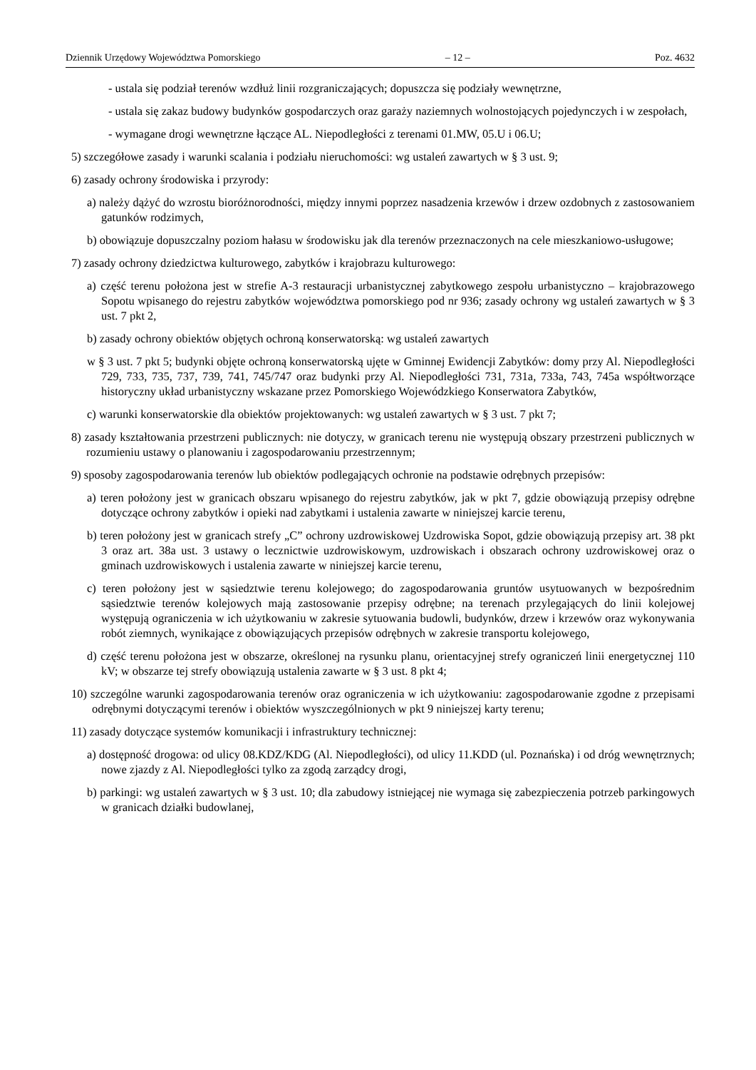Dziennik Urzędowy Województwa Pomorskiego – 12 – Poz. 4632
- ustala się podział terenów wzdłuż linii rozgraniczających; dopuszcza się podziały wewnętrzne,
- ustala się zakaz budowy budynków gospodarczych oraz garaży naziemnych wolnostojących pojedynczych i w zespołach,
- wymagane drogi wewnętrzne łączące AL. Niepodległości z terenami 01.MW, 05.U i 06.U;
5) szczegółowe zasady i warunki scalania i podziału nieruchomości: wg ustaleń zawartych w § 3 ust. 9;
6) zasady ochrony środowiska i przyrody:
a) należy dążyć do wzrostu bioróżnorodności, między innymi poprzez nasadzenia krzewów i drzew ozdobnych z zastosowaniem gatunków rodzimych,
b) obowiązuje dopuszczalny poziom hałasu w środowisku jak dla terenów przeznaczonych na cele mieszkaniowo-usługowe;
7) zasady ochrony dziedzictwa kulturowego, zabytków i krajobrazu kulturowego:
a) część terenu położona jest w strefie A-3 restauracji urbanistycznej zabytkowego zespołu urbanistyczno – krajobrazowego Sopotu wpisanego do rejestru zabytków województwa pomorskiego pod nr 936; zasady ochrony wg ustaleń zawartych w § 3 ust. 7 pkt 2,
b) zasady ochrony obiektów objętych ochroną konserwatorską: wg ustaleń zawartych
w § 3 ust. 7 pkt 5; budynki objęte ochroną konserwatorską ujęte w Gminnej Ewidencji Zabytków: domy przy Al. Niepodległości 729, 733, 735, 737, 739, 741, 745/747 oraz budynki przy Al. Niepodległości 731, 731a, 733a, 743, 745a współtworzące historyczny układ urbanistyczny wskazane przez Pomorskiego Wojewódzkiego Konserwatora Zabytków,
c) warunki konserwatorskie dla obiektów projektowanych: wg ustaleń zawartych w § 3 ust. 7 pkt 7;
8) zasady kształtowania przestrzeni publicznych: nie dotyczy, w granicach terenu nie występują obszary przestrzeni publicznych w rozumieniu ustawy o planowaniu i zagospodarowaniu przestrzennym;
9) sposoby zagospodarowania terenów lub obiektów podlegających ochronie na podstawie odrębnych przepisów:
a) teren położony jest w granicach obszaru wpisanego do rejestru zabytków, jak w pkt 7, gdzie obowiązują przepisy odrębne dotyczące ochrony zabytków i opieki nad zabytkami i ustalenia zawarte w niniejszej karcie terenu,
b) teren położony jest w granicach strefy „C” ochrony uzdrowiskowej Uzdrowiska Sopot, gdzie obowiązują przepisy art. 38 pkt 3 oraz art. 38a ust. 3 ustawy o lecznictwie uzdrowiskowym, uzdrowiskach i obszarach ochrony uzdrowiskowej oraz o gminach uzdrowiskowych i ustalenia zawarte w niniejszej karcie terenu,
c) teren położony jest w sąsiedztwie terenu kolejowego; do zagospodarowania gruntów usytuowanych w bezpośrednim sąsiedztwie terenów kolejowych mają zastosowanie przepisy odrębne; na terenach przylegających do linii kolejowej występują ograniczenia w ich użytkowaniu w zakresie sytuowania budowli, budynków, drzew i krzewów oraz wykonywania robót ziemnych, wynikające z obowiązujących przepisów odrębnych w zakresie transportu kolejowego,
d) część terenu położona jest w obszarze, określonej na rysunku planu, orientacyjnej strefy ograniczeń linii energetycznej 110 kV; w obszarze tej strefy obowiązują ustalenia zawarte w § 3 ust. 8 pkt 4;
10) szczególne warunki zagospodarowania terenów oraz ograniczenia w ich użytkowaniu: zagospodarowanie zgodne z przepisami odrębnymi dotyczącymi terenów i obiektów wyszczególnionych w pkt 9 niniejszej karty terenu;
11) zasady dotyczące systemów komunikacji i infrastruktury technicznej:
a) dostępność drogowa: od ulicy 08.KDZ/KDG (Al. Niepodległości), od ulicy 11.KDD (ul. Poznańska) i od dróg wewnętrznych; nowe zjazdy z Al. Niepodległości tylko za zgodą zarządcy drogi,
b) parkingi: wg ustaleń zawartych w § 3 ust. 10; dla zabudowy istniejącej nie wymaga się zabezpieczenia potrzeb parkingowych w granicach działki budowlanej,